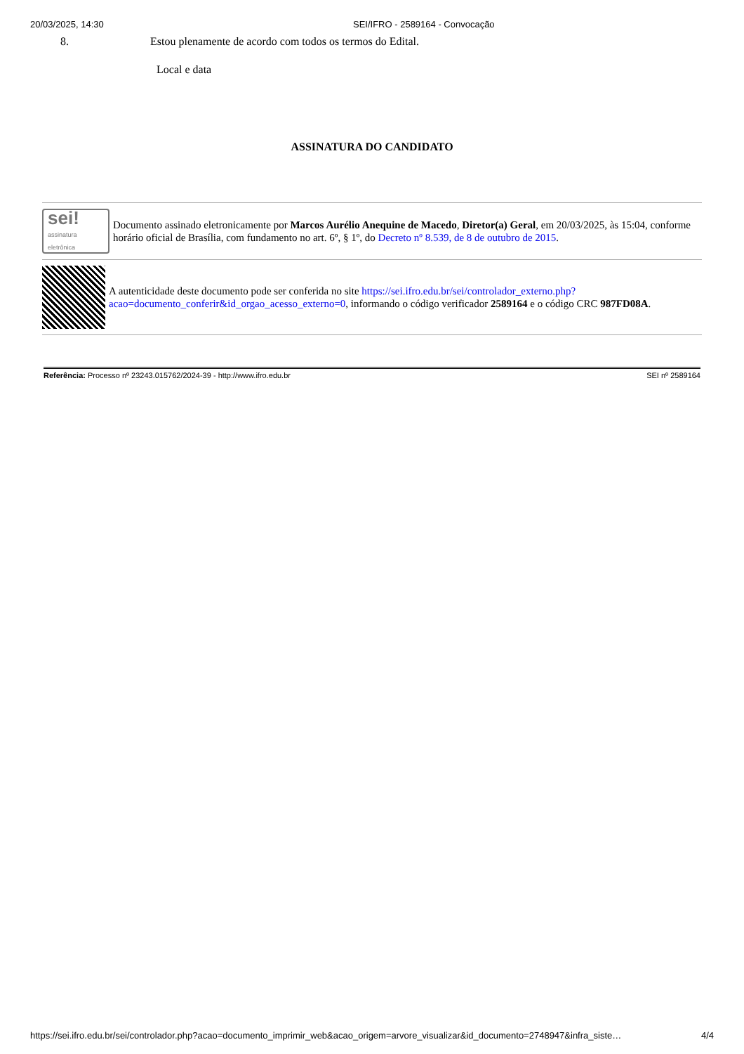20/03/2025, 14:30 SEI/IFRO - 2589164 - Convocação
8. Estou plenamente de acordo com todos os termos do Edital.
Local e data
ASSINATURA DO CANDIDATO
sei!
assinatura
eletrônica
Documento assinado eletronicamente por Marcos Aurélio Anequine de Macedo, Diretor(a) Geral, em 20/03/2025, às 15:04, conforme horário oficial de Brasília, com fundamento no art. 6º, § 1º, do Decreto nº 8.539, de 8 de outubro de 2015.
A autenticidade deste documento pode ser conferida no site https://sei.ifro.edu.br/sei/controlador_externo.php?acao=documento_conferir&id_orgao_acesso_externo=0, informando o código verificador 2589164 e o código CRC 987FD08A.
Referência: Processo nº 23243.015762/2024-39 - http://www.ifro.edu.br SEI nº 2589164
https://sei.ifro.edu.br/sei/controlador.php?acao=documento_imprimir_web&acao_origem=arvore_visualizar&id_documento=2748947&infra_siste… 4/4